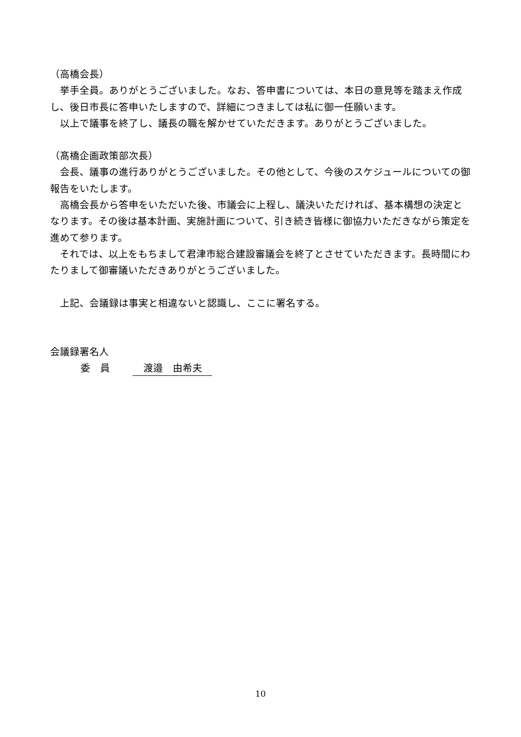（高橋会長）
　挙手全員。ありがとうございました。なお、答申書については、本日の意見等を踏まえ作成し、後日市長に答申いたしますので、詳細につきましては私に御一任願います。
　以上で議事を終了し、議長の職を解かせていただきます。ありがとうございました。
（髙橋企画政策部次長）
　会長、議事の進行ありがとうございました。その他として、今後のスケジュールについての御報告をいたします。
　高橋会長から答申をいただいた後、市議会に上程し、議決いただければ、基本構想の決定となります。その後は基本計画、実施計画について、引き続き皆様に御協力いただきながら策定を進めて参ります。
　それでは、以上をもちまして君津市総合建設審議会を終了とさせていただきます。長時間にわたりまして御審議いただきありがとうございました。
　上記、会議録は事実と相違ないと認識し、ここに署名する。
会議録署名人
委　員 渡邉　由希夫
10